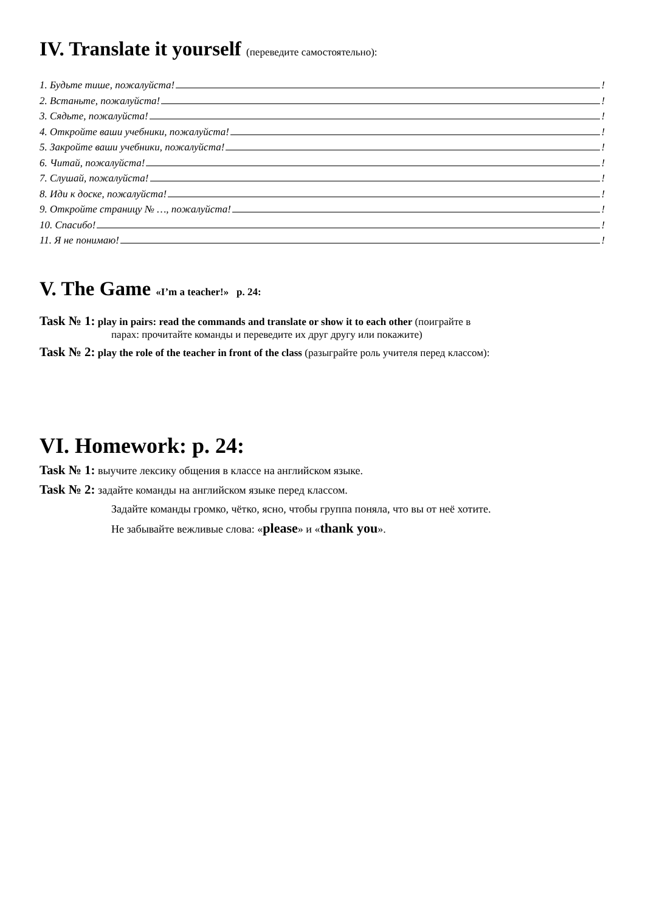IV. Translate it yourself (переведите самостоятельно):
1. Будьте тише, пожалуйста! !
2. Встаньте, пожалуйста! !
3. Сядьте, пожалуйста! !
4. Откройте ваши учебники, пожалуйста! !
5. Закройте ваши учебники, пожалуйста! !
6. Читай, пожалуйста! !
7. Слушай, пожалуйста! !
8. Иди к доске, пожалуйста! !
9. Откройте страницу № …, пожалуйста! !
10. Спасибо! !
11. Я не понимаю! !
V. The Game «I’m a teacher!» p. 24:
Task № 1: play in pairs: read the commands and translate or show it to each other (поиграйте в
парах: прочитайте команды и переведите их друг другу или покажите)
Task № 2: play the role of the teacher in front of the class (разыграйте роль учителя перед классом):
VI. Homework: p. 24:
Task № 1: выучите лексику общения в классе на английском языке.
Task № 2: задайте команды на английском языке перед классом.
Задайте команды громко, чётко, ясно, чтобы группа поняла, что вы от неё хотите.
Не забывайте вежливые слова: «please» и «thank you».